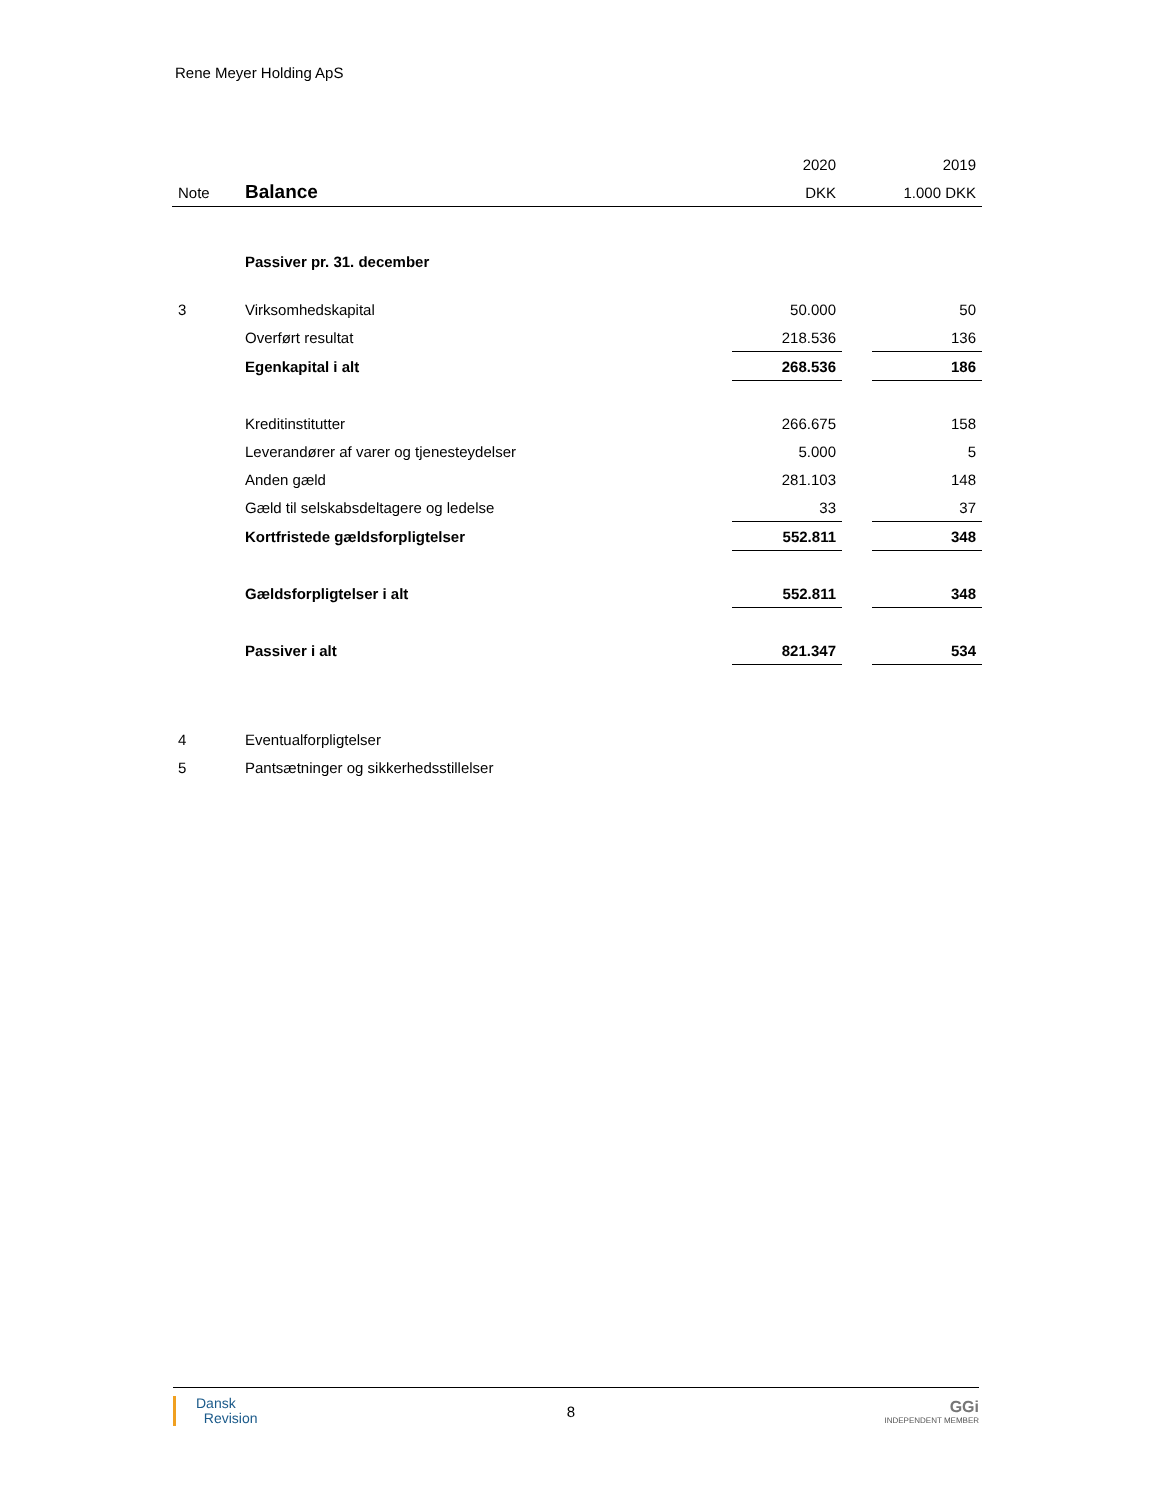Rene Meyer Holding ApS
| | | 2020 | | 2019 |
| --- | --- | --- | --- | --- |
| Note | Balance | DKK | | 1.000 DKK |
| | Passiver pr. 31. december | | | |
| 3 | Virksomhedskapital | 50.000 | | 50 |
| | Overført resultat | 218.536 | | 136 |
| | Egenkapital i alt | 268.536 | | 186 |
| | Kreditinstitutter | 266.675 | | 158 |
| | Leverandører af varer og tjenesteydelser | 5.000 | | 5 |
| | Anden gæld | 281.103 | | 148 |
| | Gæld til selskabsdeltagere og ledelse | 33 | | 37 |
| | Kortfristede gældsforpligtelser | 552.811 | | 348 |
| | Gældsforpligtelser i alt | 552.811 | | 348 |
| | Passiver i alt | 821.347 | | 534 |
| 4 | Eventualforpligtelser | | | |
| 5 | Pantsætninger og sikkerhedsstillelser | | | |
Dansk
Revision
8
GGi
INDEPENDENT MEMBER